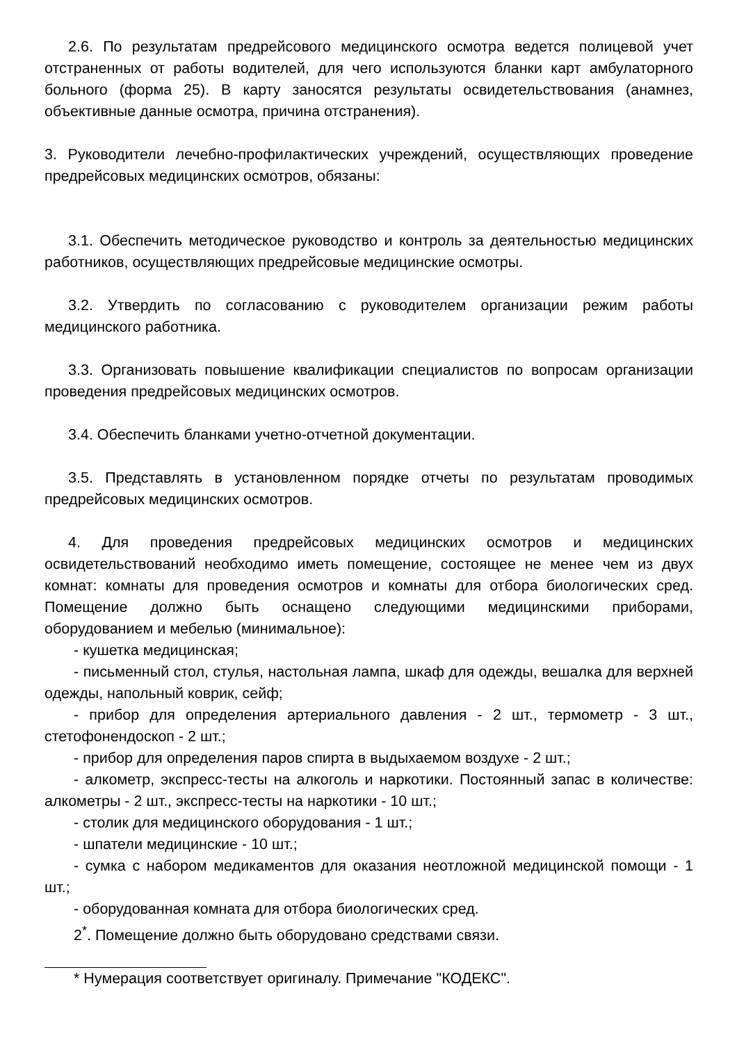2.6. По результатам предрейсового медицинского осмотра ведется полицевой учет отстраненных от работы водителей, для чего используются бланки карт амбулаторного больного (форма 25). В карту заносятся результаты освидетельствования (анамнез, объективные данные осмотра, причина отстранения).
3. Руководители лечебно-профилактических учреждений, осуществляющих проведение предрейсовых медицинских осмотров, обязаны:
3.1. Обеспечить методическое руководство и контроль за деятельностью медицинских работников, осуществляющих предрейсовые медицинские осмотры.
3.2. Утвердить по согласованию с руководителем организации режим работы медицинского работника.
3.3. Организовать повышение квалификации специалистов по вопросам организации проведения предрейсовых медицинских осмотров.
3.4. Обеспечить бланками учетно-отчетной документации.
3.5. Представлять в установленном порядке отчеты по результатам проводимых предрейсовых медицинских осмотров.
4. Для проведения предрейсовых медицинских осмотров и медицинских освидетельствований необходимо иметь помещение, состоящее не менее чем из двух комнат: комнаты для проведения осмотров и комнаты для отбора биологических сред. Помещение должно быть оснащено следующими медицинскими приборами, оборудованием и мебелью (минимальное):
- кушетка медицинская;
- письменный стол, стулья, настольная лампа, шкаф для одежды, вешалка для верхней одежды, напольный коврик, сейф;
- прибор для определения артериального давления - 2 шт., термометр - 3 шт., стетофонендоскоп - 2 шт.;
- прибор для определения паров спирта в выдыхаемом воздухе - 2 шт.;
- алкометр, экспресс-тесты на алкоголь и наркотики. Постоянный запас в количестве: алкометры - 2 шт., экспресс-тесты на наркотики - 10 шт.;
- столик для медицинского оборудования - 1 шт.;
- шпатели медицинские - 10 шт.;
- сумка с набором медикаментов для оказания неотложной медицинской помощи - 1 шт.;
- оборудованная комната для отбора биологических сред.
2<sup>*</sup>. Помещение должно быть оборудовано средствами связи.
* Нумерация соответствует оригиналу. Примечание "КОДЕКС".